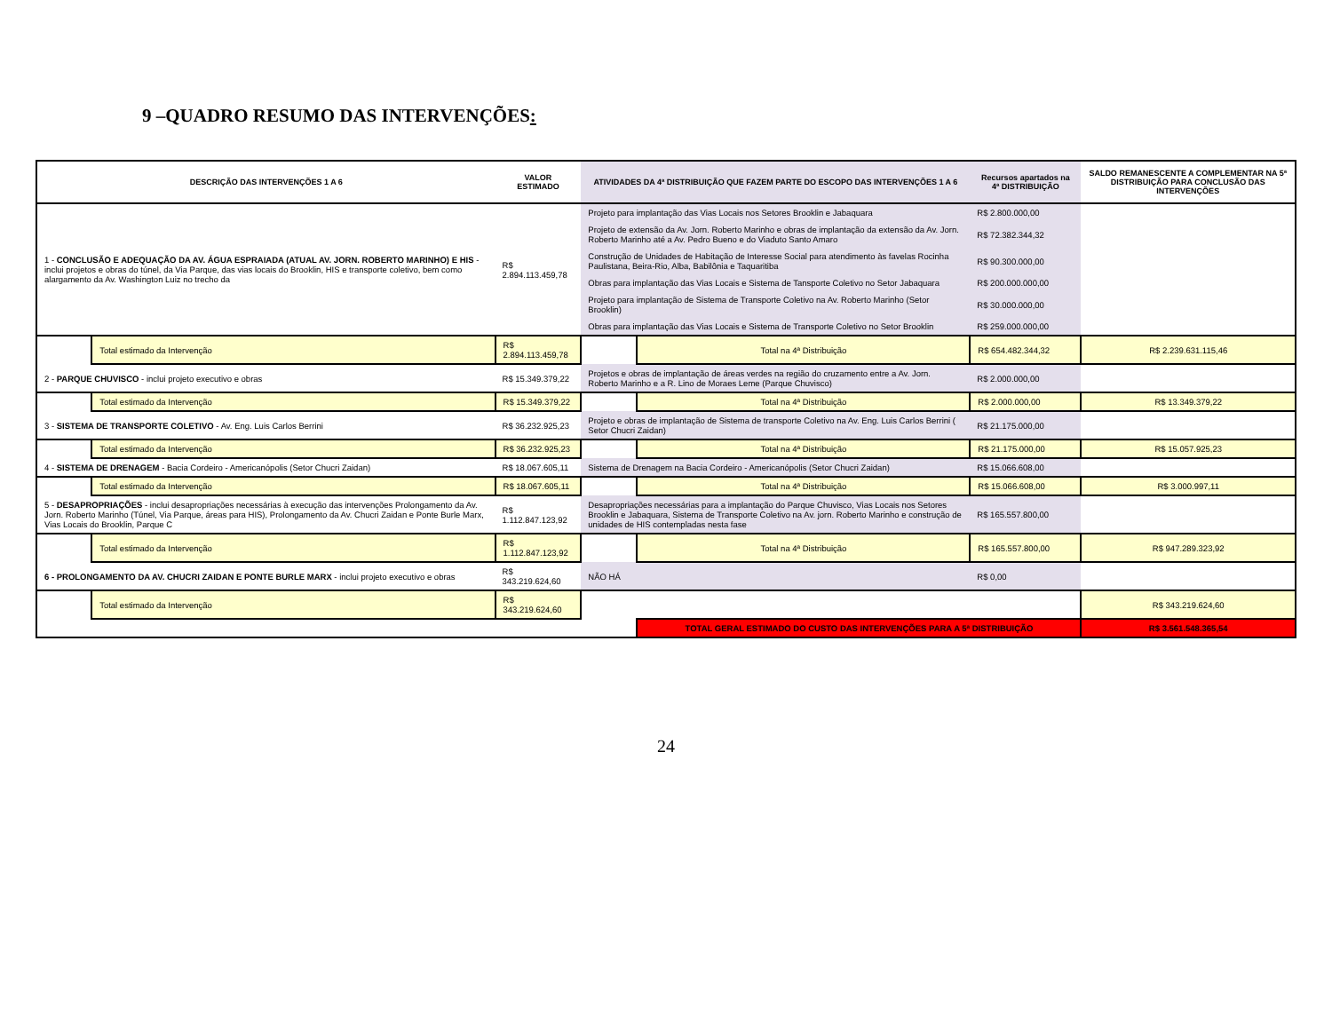9 –QUADRO RESUMO DAS INTERVENÇÕES:
| DESCRIÇÃO DAS INTERVENÇÕES 1 A 6 | | VALOR ESTIMADO | ATIVIDADES DA 4ª DISTRIBUIÇÃO QUE FAZEM PARTE DO ESCOPO DAS INTERVENÇÕES 1 A 6 | | Recursos apartados na 4ª DISTRIBUIÇÃO | SALDO REMANESCENTE A COMPLEMENTAR NA 5ª DISTRIBUIÇÃO PARA CONCLUSÃO DAS INTERVENÇÕES |
| --- | --- | --- | --- | --- | --- | --- |
| 1 - CONCLUSÃO E ADEQUAÇÃO DA AV. ÁGUA ESPRAIADA (ATUAL AV. JORN. ROBERTO MARINHO) E HIS - inclui projetos e obras do túnel, da Via Parque, das vias locais do Brooklin, HIS e transporte coletivo, bem como alargamento da Av. Washington Luiz no trecho da | | R$ 2.894.113.459,78 | Projeto para implantação das Vias Locais nos Setores Brooklin e Jabaquara | | R$ 2.800.000,00 | |
| | | | Projeto de extensão da Av. Jorn. Roberto Marinho e obras de implantação da extensão da Av. Jorn. Roberto Marinho até a Av. Pedro Bueno e do Viaduto Santo Amaro | | R$ 72.382.344,32 | |
| | | | Construção de Unidades de Habitação de Interesse Social para atendimento às favelas Rocinha Paulistana, Beira-Rio, Alba, Babilônia e Taquaritiba | | R$ 90.300.000,00 | |
| | | | Obras para implantação das Vias Locais e Sistema de Tansporte Coletivo no Setor Jabaquara | | R$ 200.000.000,00 | |
| | | | Projeto para implantação de Sistema de Transporte Coletivo na Av. Roberto Marinho (Setor Brooklin) | | R$ 30.000.000,00 | |
| | | | Obras para implantação das Vias Locais e Sistema de Transporte Coletivo no Setor Brooklin | | R$ 259.000.000,00 | |
| | Total estimado da Intervenção | R$ 2.894.113.459,78 | | Total na 4ª Distribuição | R$ 654.482.344,32 | R$ 2.239.631.115,46 |
| 2 - PARQUE CHUVISCO - inclui projeto executivo e obras | | R$ 15.349.379,22 | Projetos e obras de implantação de áreas verdes na região do cruzamento entre a Av. Jorn. Roberto Marinho e a R. Lino de Moraes Leme (Parque Chuvisco) | | R$ 2.000.000,00 | |
| | Total estimado da Intervenção | R$ 15.349.379,22 | | Total na 4ª Distribuição | R$ 2.000.000,00 | R$ 13.349.379,22 |
| 3 - SISTEMA DE TRANSPORTE COLETIVO - Av. Eng. Luis Carlos Berrini | | R$ 36.232.925,23 | Projeto e obras de implantação de Sistema de transporte Coletivo na Av. Eng. Luis Carlos Berrini ( Setor Chucri Zaidan) | | R$ 21.175.000,00 | |
| | Total estimado da Intervenção | R$ 36.232.925,23 | | Total na 4ª Distribuição | R$ 21.175.000,00 | R$ 15.057.925,23 |
| 4 - SISTEMA DE DRENAGEM - Bacia Cordeiro - Americanópolis (Setor Chucri Zaidan) | | R$ 18.067.605,11 | Sistema de Drenagem na Bacia Cordeiro - Americanópolis (Setor Chucri Zaidan) | | R$ 15.066.608,00 | |
| | Total estimado da Intervenção | R$ 18.067.605,11 | | Total na 4ª Distribuição | R$ 15.066.608,00 | R$ 3.000.997,11 |
| 5 - DESAPROPRIAÇÕES - inclui desapropriações necessárias à execução das intervenções Prolongamento da Av. Jorn. Roberto Marinho (Túnel, Via Parque, áreas para HIS), Prolongamento da Av. Chucri Zaidan e Ponte Burle Marx, Vias Locais do Brooklin, Parque C | | R$ 1.112.847.123,92 | Desapropriações necessárias para a implantação do Parque Chuvisco, Vias Locais nos Setores Brooklin e Jabaquara, Sistema de Transporte Coletivo na Av. jorn. Roberto Marinho e construção de unidades de HIS contempladas nesta fase | | R$ 165.557.800,00 | |
| | Total estimado da Intervenção | R$ 1.112.847.123,92 | | Total na 4ª Distribuição | R$ 165.557.800,00 | R$ 947.289.323,92 |
| 6 - PROLONGAMENTO DA AV. CHUCRI ZAIDAN E PONTE BURLE MARX - inclui projeto executivo e obras | | R$ 343.219.624,60 | NÃO HÁ | | R$ 0,00 | |
| | Total estimado da Intervenção | R$ 343.219.624,60 | | | | R$ 343.219.624,60 |
| | | | | TOTAL GERAL ESTIMADO DO CUSTO DAS INTERVENÇÕES PARA A 5ª DISTRIBUIÇÃO | | R$ 3.561.548.365,54 |
24